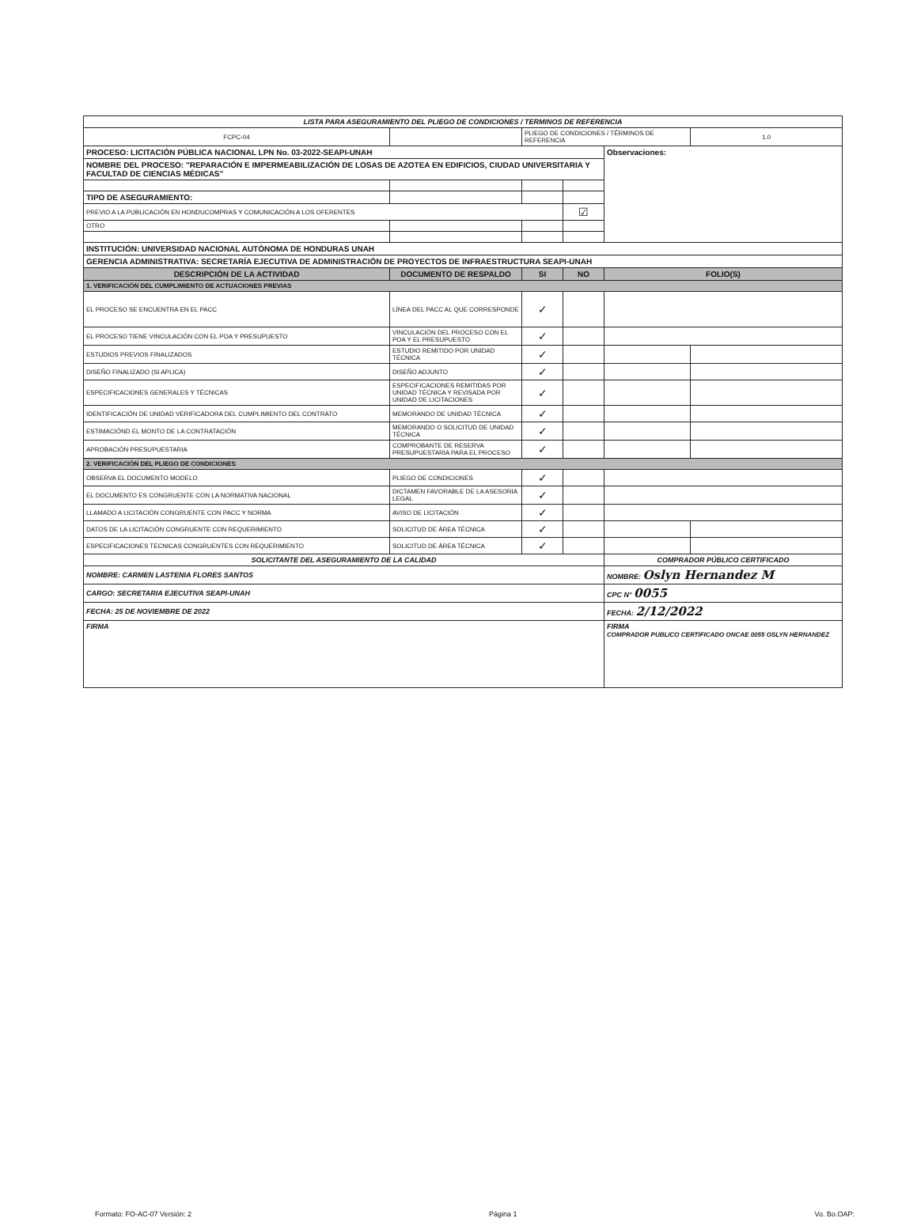| LISTA PARA ASEGURAMIENTO DEL PLIEGO DE CONDICIONES / TERMINOS DE REFERENCIA | | | | | |
| FCPC-04 | | PLIEGO DE CONDICIONES / TÉRMINOS DE REFERENCIA | | | 1.0 |
| PROCESO: LICITACIÓN PÚBLICA NACIONAL LPN No. 03-2022-SEAPI-UNAH | | | | Observaciones: | |
| NOMBRE DEL PROCESO: "REPARACIÓN E IMPERMEABILIZACIÓN DE LOSAS DE AZOTEA EN EDIFICIOS, CIUDAD UNIVERSITARIA Y FACULTAD DE CIENCIAS MÉDICAS" | | | | | |
| TIPO DE ASEGURAMIENTO: | | | | | |
| PREVIO A LA PUBLICACIÓN EN HONDUCOMPRAS Y COMUNICACIÓN A LOS OFERENTES | | | ☑ | | |
| OTRO | | | | | |
| INSTITUCIÓN: UNIVERSIDAD NACIONAL AUTÓNOMA DE HONDURAS UNAH | | | | | |
| GERENCIA ADMINISTRATIVA: SECRETARÍA EJECUTIVA DE ADMINISTRACIÓN DE PROYECTOS DE INFRAESTRUCTURA SEAPI-UNAH | | | | | |
| DESCRIPCIÓN DE LA ACTIVIDAD | DOCUMENTO DE RESPALDO | SI | NO | FOLIO(S) | |
| 1. VERIFICACIÓN DEL CUMPLIMIENTO DE ACTUACIONES PREVIAS | | | | | |
| EL PROCESO SE ENCUENTRA EN EL PACC | LÍNEA DEL PACC AL QUE CORRESPONDE | ✓ | | | |
| EL PROCESO TIENE VINCULACIÓN CON EL POA Y PRESUPUESTO | VINCULACIÓN DEL PROCESO CON EL POA Y EL PRESUPUESTO | ✓ | | | |
| ESTUDIOS PREVIOS FINALIZADOS | ESTUDIO REMITIDO POR UNIDAD TÉCNICA | ✓ | | | |
| DISEÑO FINALIZADO (SI APLICA) | DISEÑO ADJUNTO | ✓ | | | |
| ESPECIFICACIONES GENERALES Y TÉCNICAS | ESPECIFICACIONES REMITIDAS POR UNIDAD TÉCNICA Y REVISADA POR UNIDAD DE LICITACIONES | ✓ | | | |
| IDENTIFICACIÓN DE UNIDAD VERIFICADORA DEL CUMPLIMIENTO DEL CONTRATO | MEMORANDO DE UNIDAD TÉCNICA | ✓ | | | |
| ESTIMACIÓND EL MONTO DE LA CONTRATACIÓN | MEMORANDO O SOLICITUD DE UNIDAD TÉCNICA | ✓ | | | |
| APROBACIÓN PRESUPUESTARIA | COMPROBANTE DE RESERVA PRESUPUESTARIA PARA EL PROCESO | ✓ | | | |
| 2. VERIFICACIÓN DEL PLIEGO DE CONDICIONES | | | | | |
| OBSERVA EL DOCUMENTO MODELO | PLIEGO DE CONDICIONES | ✓ | | | |
| EL DOCUMENTO ES CONGRUENTE CON LA NORMATIVA NACIONAL | DICTAMEN FAVORABLE DE LA ASESORIA LEGAL | ✓ | | | |
| LLAMADO A LICITACIÓN CONGRUENTE CON PACC Y NORMA | AVISO DE LICITACIÓN | ✓ | | | |
| DATOS DE LA LICITACIÓN CONGRUENTE CON REQUERIMIENTO | SOLICITUD DE ÁREA TÉCNICA | ✓ | | | |
| ESPECIFICACIONES TECNICAS CONGRUENTES CON REQUERIMIENTO | SOLICITUD DE ÁREA TÉCNICA | ✓ | | | |
| SOLICITANTE DEL ASEGURAMIENTO DE LA CALIDAD | | | | COMPRADOR PÚBLICO CERTIFICADO | |
| NOMBRE: CARMEN LASTENIA FLORES SANTOS | | | | NOMBRE: Oslyn Hernandez M | |
| CARGO: SECRETARIA EJECUTIVA SEAPI-UNAH | | | | CPC N° 0055 | |
| FECHA: 25 DE NOVIEMBRE DE 2022 | | | | FECHA: 2/12/2022 | |
| FIRMA | | | | FIRMA COMPRADOR PUBLICO CERTIFICADO ONCAE 0055 OSLYN HERNANDEZ | |
Formato: FO-AC-07 Versión: 2 Página 1 Vo. Bo.OAP: